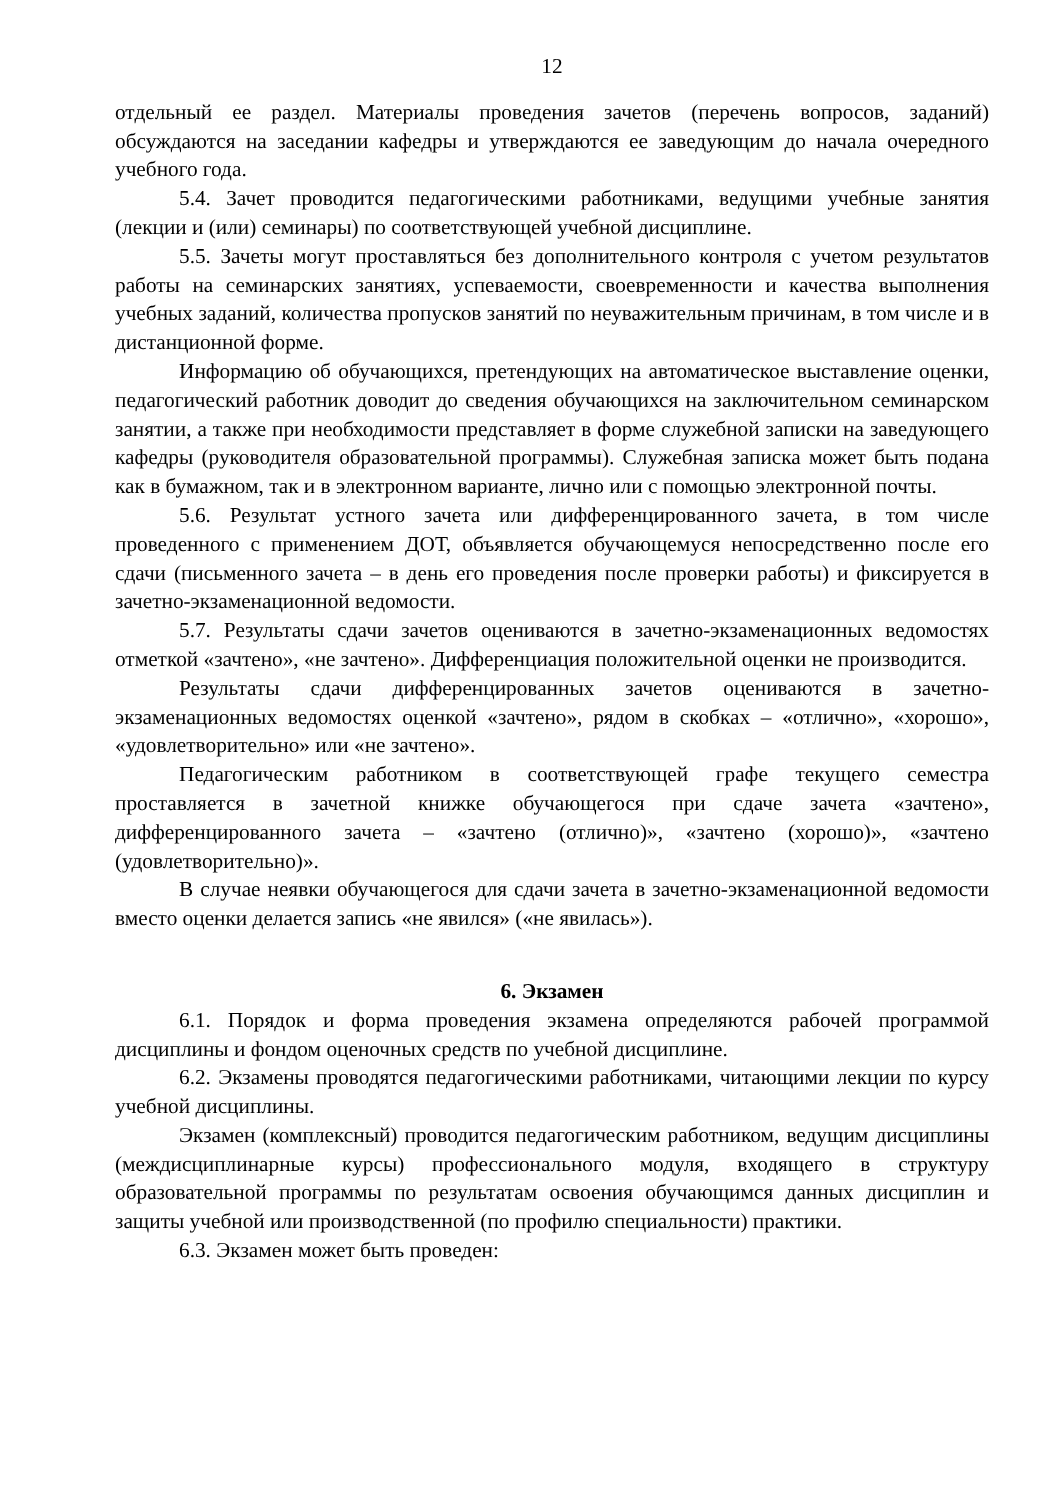12
отдельный ее раздел. Материалы проведения зачетов (перечень вопросов, заданий) обсуждаются на заседании кафедры и утверждаются ее заведующим до начала очередного учебного года.
5.4. Зачет проводится педагогическими работниками, ведущими учебные занятия (лекции и (или) семинары) по соответствующей учебной дисциплине.
5.5. Зачеты могут проставляться без дополнительного контроля с учетом результатов работы на семинарских занятиях, успеваемости, своевременности и качества выполнения учебных заданий, количества пропусков занятий по неуважительным причинам, в том числе и в дистанционной форме.
Информацию об обучающихся, претендующих на автоматическое выставление оценки, педагогический работник доводит до сведения обучающихся на заключительном семинарском занятии, а также при необходимости представляет в форме служебной записки на заведующего кафедры (руководителя образовательной программы). Служебная записка может быть подана как в бумажном, так и в электронном варианте, лично или с помощью электронной почты.
5.6. Результат устного зачета или дифференцированного зачета, в том числе проведенного с применением ДОТ, объявляется обучающемуся непосредственно после его сдачи (письменного зачета – в день его проведения после проверки работы) и фиксируется в зачетно-экзаменационной ведомости.
5.7. Результаты сдачи зачетов оцениваются в зачетно-экзаменационных ведомостях отметкой «зачтено», «не зачтено». Дифференциация положительной оценки не производится.
Результаты сдачи дифференцированных зачетов оцениваются в зачетно-экзаменационных ведомостях оценкой «зачтено», рядом в скобках – «отлично», «хорошо», «удовлетворительно» или «не зачтено».
Педагогическим работником в соответствующей графе текущего семестра проставляется в зачетной книжке обучающегося при сдаче зачета «зачтено», дифференцированного зачета – «зачтено (отлично)», «зачтено (хорошо)», «зачтено (удовлетворительно)».
В случае неявки обучающегося для сдачи зачета в зачетно-экзаменационной ведомости вместо оценки делается запись «не явился» («не явилась»).
6. Экзамен
6.1. Порядок и форма проведения экзамена определяются рабочей программой дисциплины и фондом оценочных средств по учебной дисциплине.
6.2. Экзамены проводятся педагогическими работниками, читающими лекции по курсу учебной дисциплины.
Экзамен (комплексный) проводится педагогическим работником, ведущим дисциплины (междисциплинарные курсы) профессионального модуля, входящего в структуру образовательной программы по результатам освоения обучающимся данных дисциплин и защиты учебной или производственной (по профилю специальности) практики.
6.3. Экзамен может быть проведен: